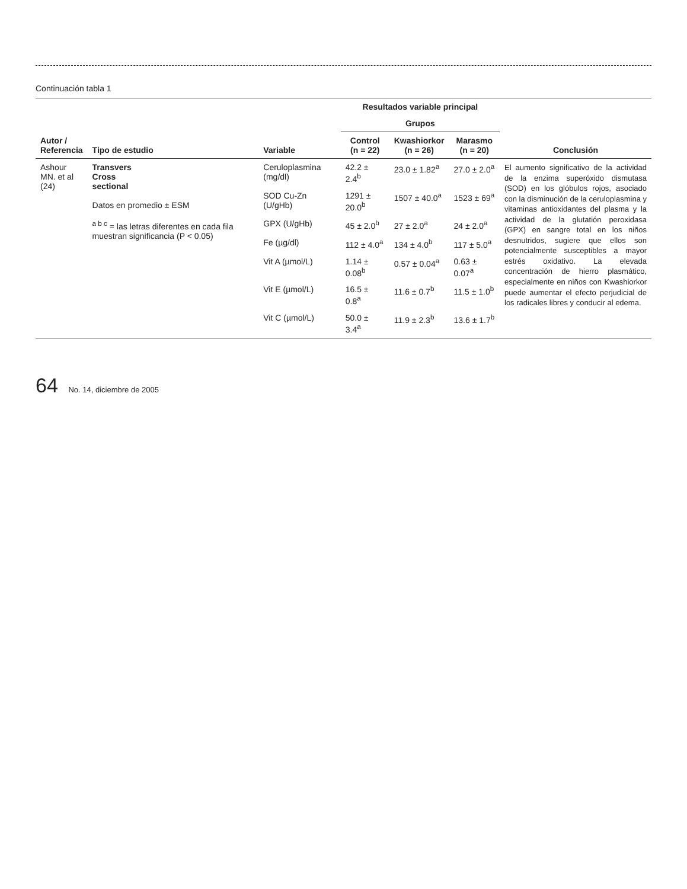Continuación tabla 1
| Autor / Referencia | Tipo de estudio | Variable | Resultados variable principal | | | Conclusión |
| --- | --- | --- | --- | --- | --- | --- |
| | | | Grupos | | | |
| | | | Control (n = 22) | Kwashiorkor (n = 26) | Marasmo (n = 20) | |
| Ashour MN. et al (24) | Transvers Cross sectional Datos en promedio ± ESM <sup>a b c</sup> = las letras diferentes en cada fila muestran significancia (P < 0.05) | Ceruloplasmina (mg/dl) | 42.2 ± 2.4<sup>b</sup> | 23.0 ± 1.82<sup>a</sup> | 27.0 ± 2.0<sup>a</sup> | El aumento significativo de la actividad de la enzima superóxido dismutasa (SOD) en los glóbulos rojos, asociado con la disminución de la ceruloplasmina y vitaminas antioxidantes del plasma y la actividad de la glutatión peroxidasa (GPX) en sangre total en los niños desnutridos, sugiere que ellos son potencialmente susceptibles a mayor estrés oxidativo. La elevada concentración de hierro plasmático, especialmente en niños con Kwashiorkor puede aumentar el efecto perjudicial de los radicales libres y conducir al edema. |
| | | SOD Cu-Zn (U/gHb) | 1291 ± 20.0<sup>b</sup> | 1507 ± 40.0<sup>a</sup> | 1523 ± 69<sup>a</sup> | |
| | | GPX (U/gHb) | 45 ± 2.0<sup>b</sup> | 27 ± 2.0<sup>a</sup> | 24 ± 2.0<sup>a</sup> | |
| | | Fe (µg/dl) | 112 ± 4.0<sup>a</sup> | 134 ± 4.0<sup>b</sup> | 117 ± 5.0<sup>a</sup> | |
| | | Vit A (µmol/L) | 1.14 ± 0.08<sup>b</sup> | 0.57 ± 0.04<sup>a</sup> | 0.63 ± 0.07<sup>a</sup> | |
| | | Vit E (µmol/L) | 16.5 ± 0.8<sup>a</sup> | 11.6 ± 0.7<sup>b</sup> | 11.5 ± 1.0<sup>b</sup> | |
| | | Vit C (µmol/L) | 50.0 ± 3.4<sup>a</sup> | 11.9 ± 2.3<sup>b</sup> | 13.6 ± 1.7<sup>b</sup> | |
64 No. 14, diciembre de 2005